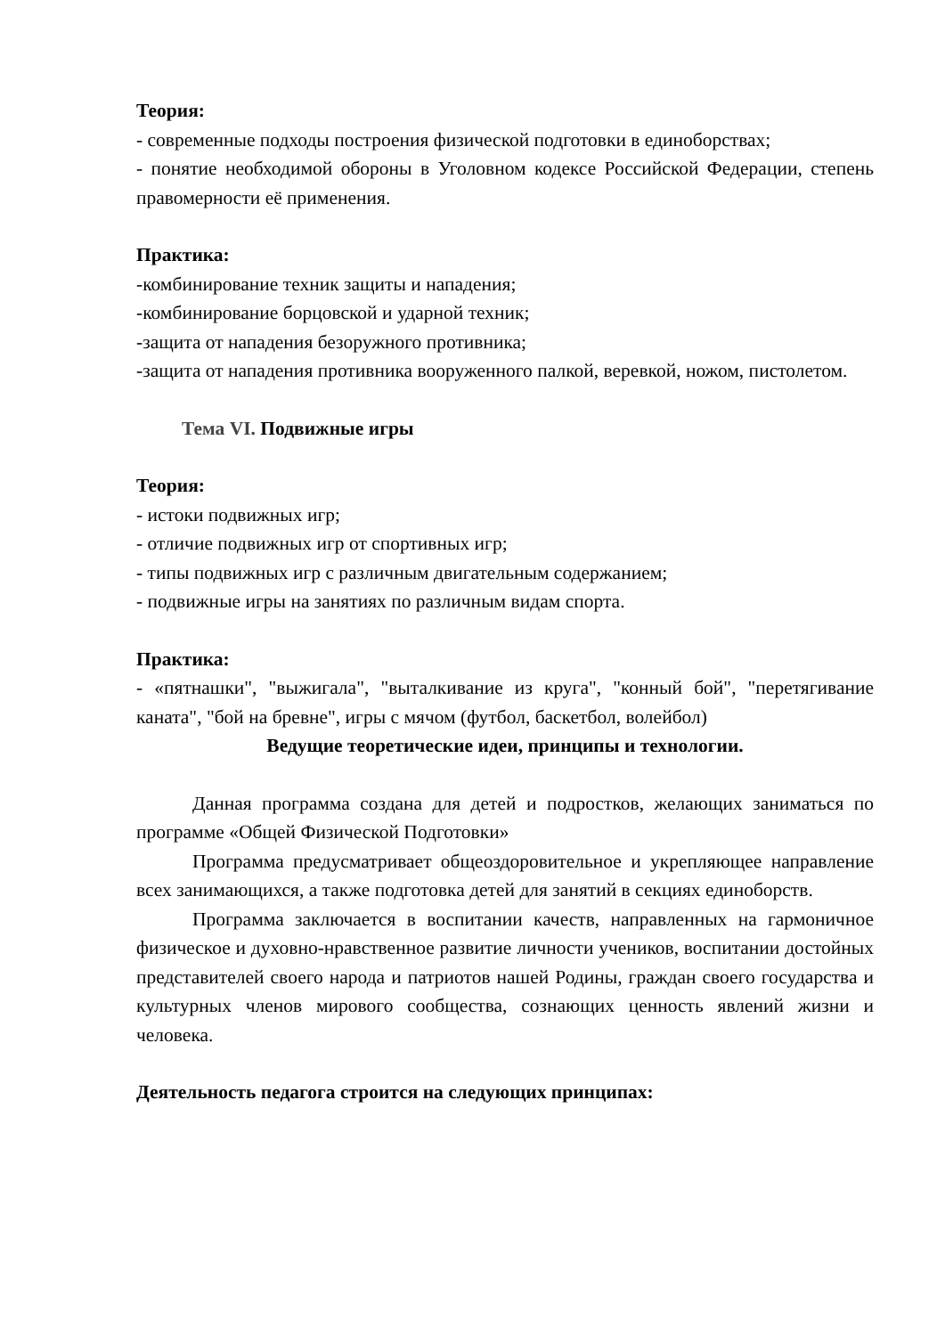Теория:
- современные подходы построения физической подготовки в единоборствах;
- понятие необходимой обороны в Уголовном кодексе Российской Федерации, степень правомерности её применения.
Практика:
-комбинирование техник защиты и нападения;
-комбинирование борцовской и ударной техник;
-защита от нападения безоружного противника;
-защита от нападения противника вооруженного палкой, веревкой, ножом, пистолетом.
Тема VI. Подвижные игры
Теория:
- истоки подвижных игр;
- отличие подвижных игр от спортивных игр;
- типы подвижных игр с различным двигательным содержанием;
- подвижные игры на занятиях по различным видам спорта.
Практика:
- «пятнашки", "выжигала", "выталкивание из круга", "конный бой", "перетягивание каната", "бой на бревне", игры с мячом (футбол, баскетбол, волейбол)
Ведущие теоретические идеи, принципы и технологии.
Данная программа создана для детей и подростков, желающих заниматься по программе «Общей Физической Подготовки»
Программа предусматривает общеоздоровительное и укрепляющее направление всех занимающихся, а также подготовка детей для занятий в секциях единоборств.
Программа заключается в воспитании качеств, направленных на гармоничное физическое и духовно-нравственное развитие личности учеников, воспитании достойных представителей своего народа и патриотов нашей Родины, граждан своего государства и культурных членов мирового сообщества, сознающих ценность явлений жизни и человека.
Деятельность педагога строится на следующих принципах: